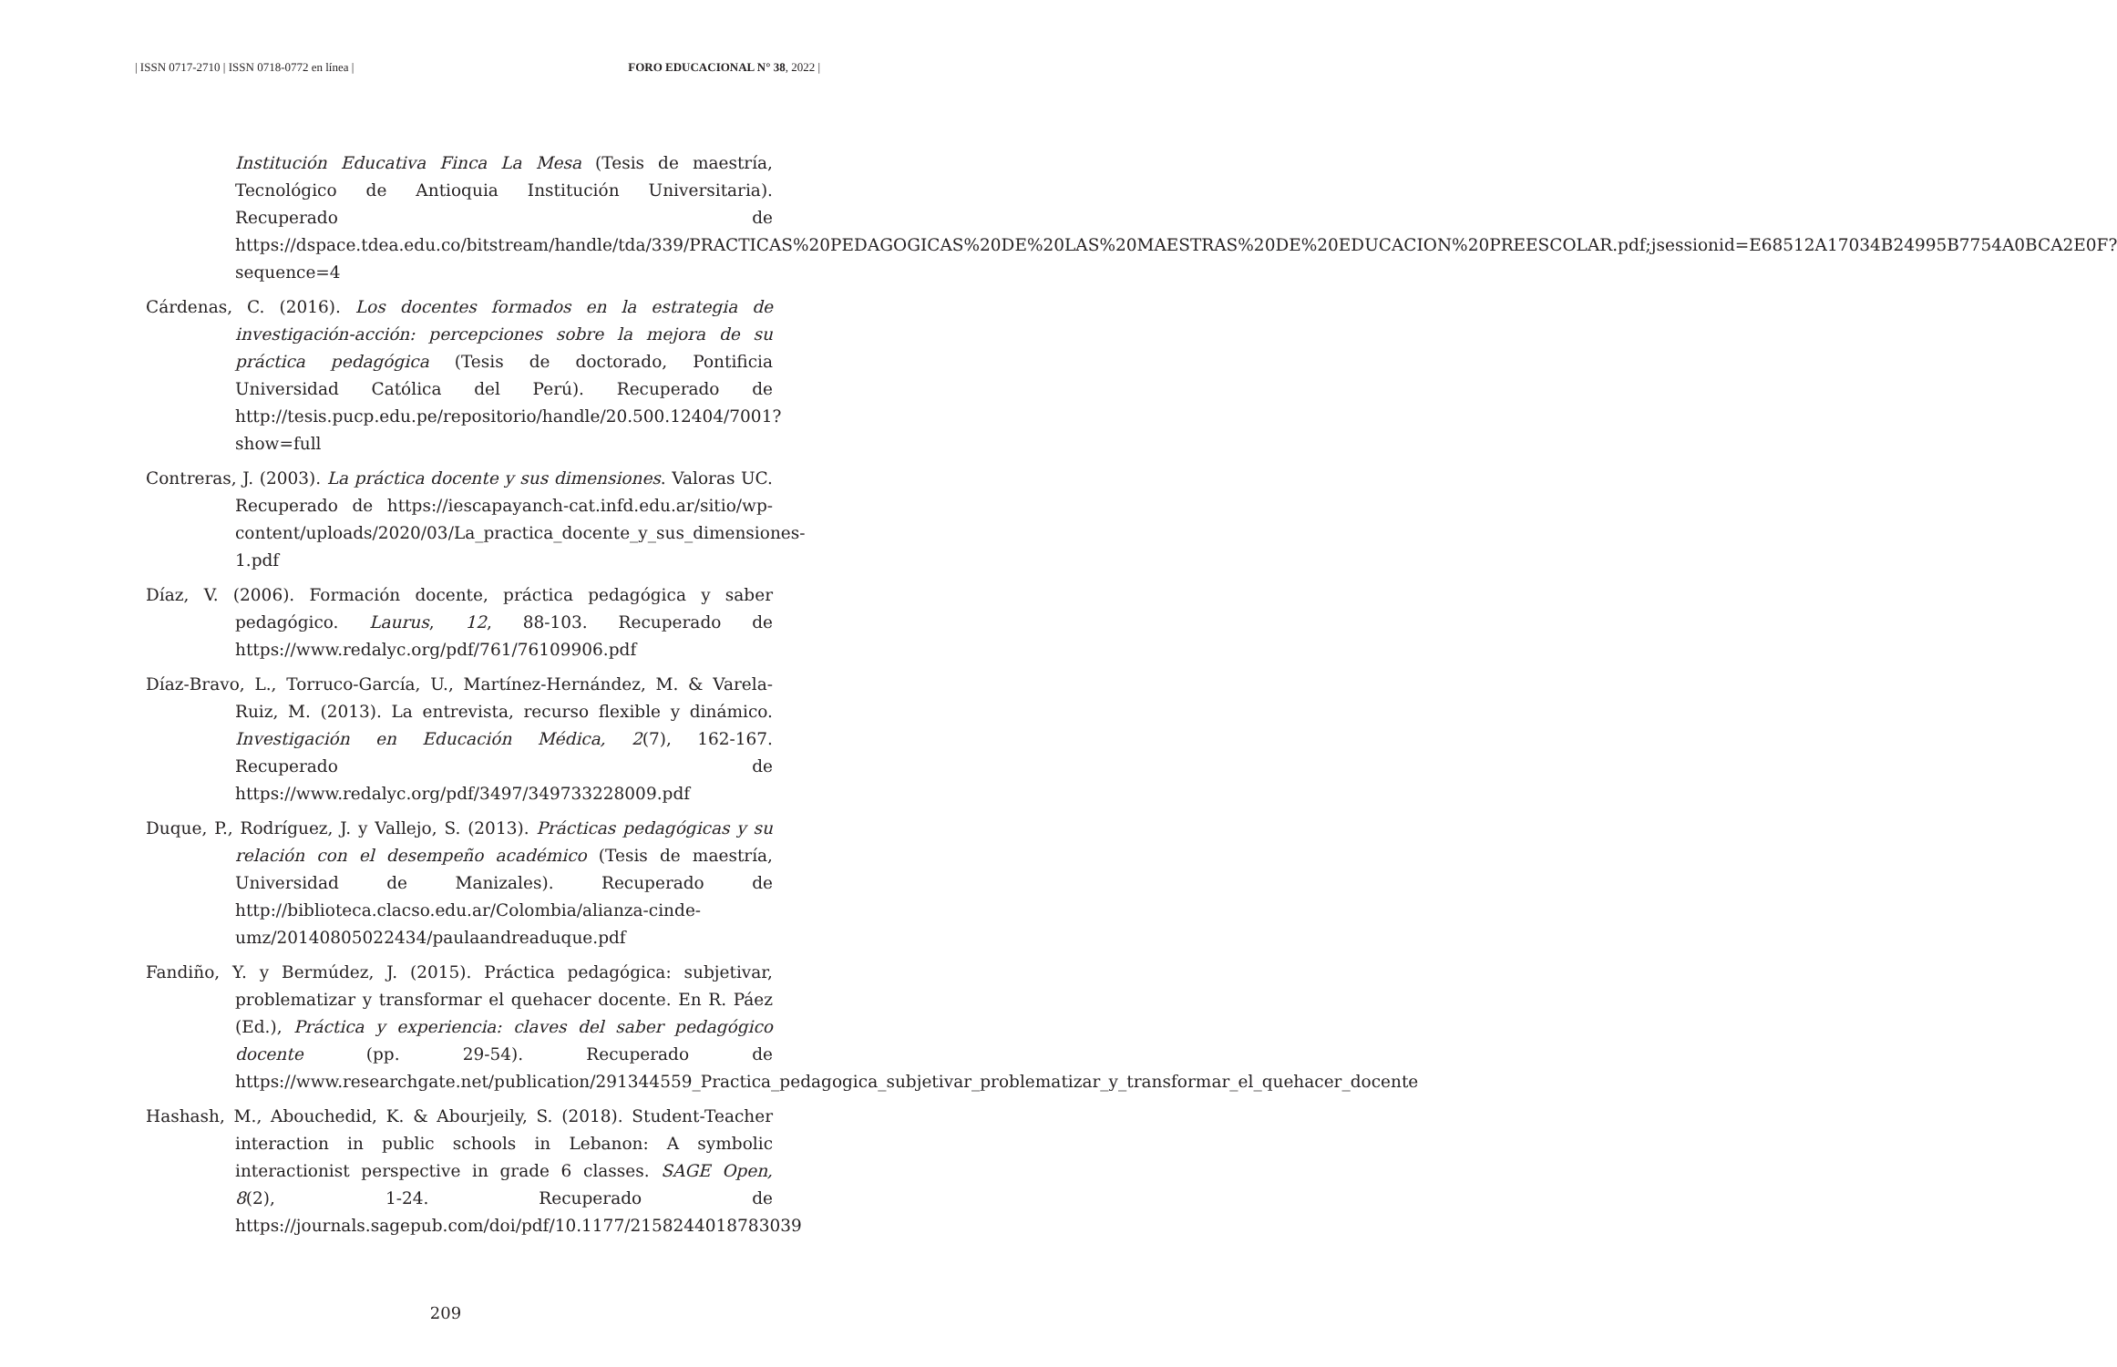| ISSN 0717-2710 | ISSN 0718-0772 en línea | FORO EDUCACIONAL N° 38, 2022 |
Institución Educativa Finca La Mesa (Tesis de maestría, Tecnológico de Antioquia Institución Universitaria). Recuperado de https://dspace.tdea.edu.co/bitstream/handle/tda/339/PRACTICAS%20PEDAGOGICAS%20DE%20LAS%20MAESTRAS%20DE%20EDUCACION%20PREESCOLAR.pdf;jsessionid=E68512A17034B24995B7754A0BCA2E0F?sequence=4
Cárdenas, C. (2016). Los docentes formados en la estrategia de investigación-acción: percepciones sobre la mejora de su práctica pedagógica (Tesis de doctorado, Pontificia Universidad Católica del Perú). Recuperado de http://tesis.pucp.edu.pe/repositorio/handle/20.500.12404/7001?show=full
Contreras, J. (2003). La práctica docente y sus dimensiones. Valoras UC. Recuperado de https://iescapayanch-cat.infd.edu.ar/sitio/wp-content/uploads/2020/03/La_practica_docente_y_sus_dimensiones-1.pdf
Díaz, V. (2006). Formación docente, práctica pedagógica y saber pedagógico. Laurus, 12, 88-103. Recuperado de https://www.redalyc.org/pdf/761/76109906.pdf
Díaz-Bravo, L., Torruco-García, U., Martínez-Hernández, M. & Varela-Ruiz, M. (2013). La entrevista, recurso flexible y dinámico. Investigación en Educación Médica, 2(7), 162-167. Recuperado de https://www.redalyc.org/pdf/3497/349733228009.pdf
Duque, P., Rodríguez, J. y Vallejo, S. (2013). Prácticas pedagógicas y su relación con el desempeño académico (Tesis de maestría, Universidad de Manizales). Recuperado de http://biblioteca.clacso.edu.ar/Colombia/alianza-cinde-umz/20140805022434/paulaandreaduque.pdf
Fandiño, Y. y Bermúdez, J. (2015). Práctica pedagógica: subjetivar, problematizar y transformar el quehacer docente. En R. Páez (Ed.), Práctica y experiencia: claves del saber pedagógico docente (pp. 29-54). Recuperado de https://www.researchgate.net/publication/291344559_Practica_pedagogica_subjetivar_problematizar_y_transformar_el_quehacer_docente
Hashash, M., Abouchedid, K. & Abourjeily, S. (2018). Student-Teacher interaction in public schools in Lebanon: A symbolic interactionist perspective in grade 6 classes. SAGE Open, 8(2), 1-24. Recuperado de https://journals.sagepub.com/doi/pdf/10.1177/2158244018783039
209